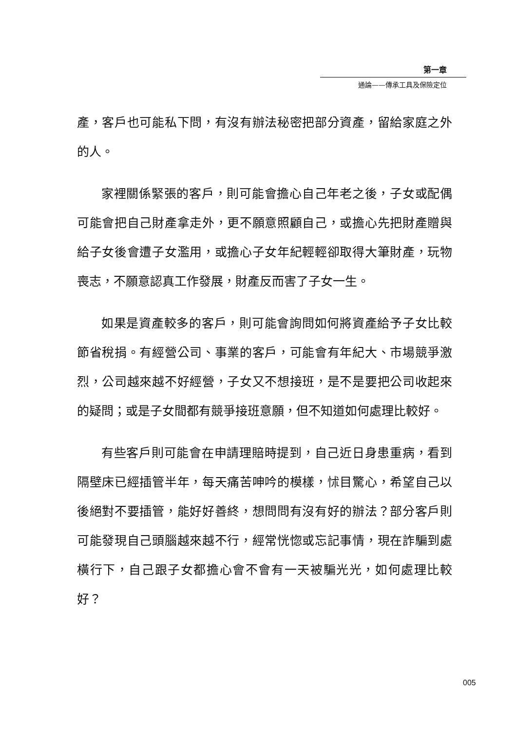第一章
通論——傳承工具及保險定位
產，客戶也可能私下問，有沒有辦法秘密把部分資產，留給家庭之外的人。
家裡關係緊張的客戶，則可能會擔心自己年老之後，子女或配偶可能會把自己財產拿走外，更不願意照顧自己，或擔心先把財產贈與給子女後會遭子女濫用，或擔心子女年紀輕輕卻取得大筆財產，玩物喪志，不願意認真工作發展，財產反而害了子女一生。
如果是資產較多的客戶，則可能會詢問如何將資產給予子女比較節省稅捐。有經營公司、事業的客戶，可能會有年紀大、市場競爭激烈，公司越來越不好經營，子女又不想接班，是不是要把公司收起來的疑問；或是子女間都有競爭接班意願，但不知道如何處理比較好。
有些客戶則可能會在申請理賠時提到，自己近日身患重病，看到隔壁床已經插管半年，每天痛苦呻吟的模樣，怵目驚心，希望自己以後絕對不要插管，能好好善終，想問問有沒有好的辦法？部分客戶則可能發現自己頭腦越來越不行，經常恍惚或忘記事情，現在詐騙到處橫行下，自己跟子女都擔心會不會有一天被騙光光，如何處理比較好？
005